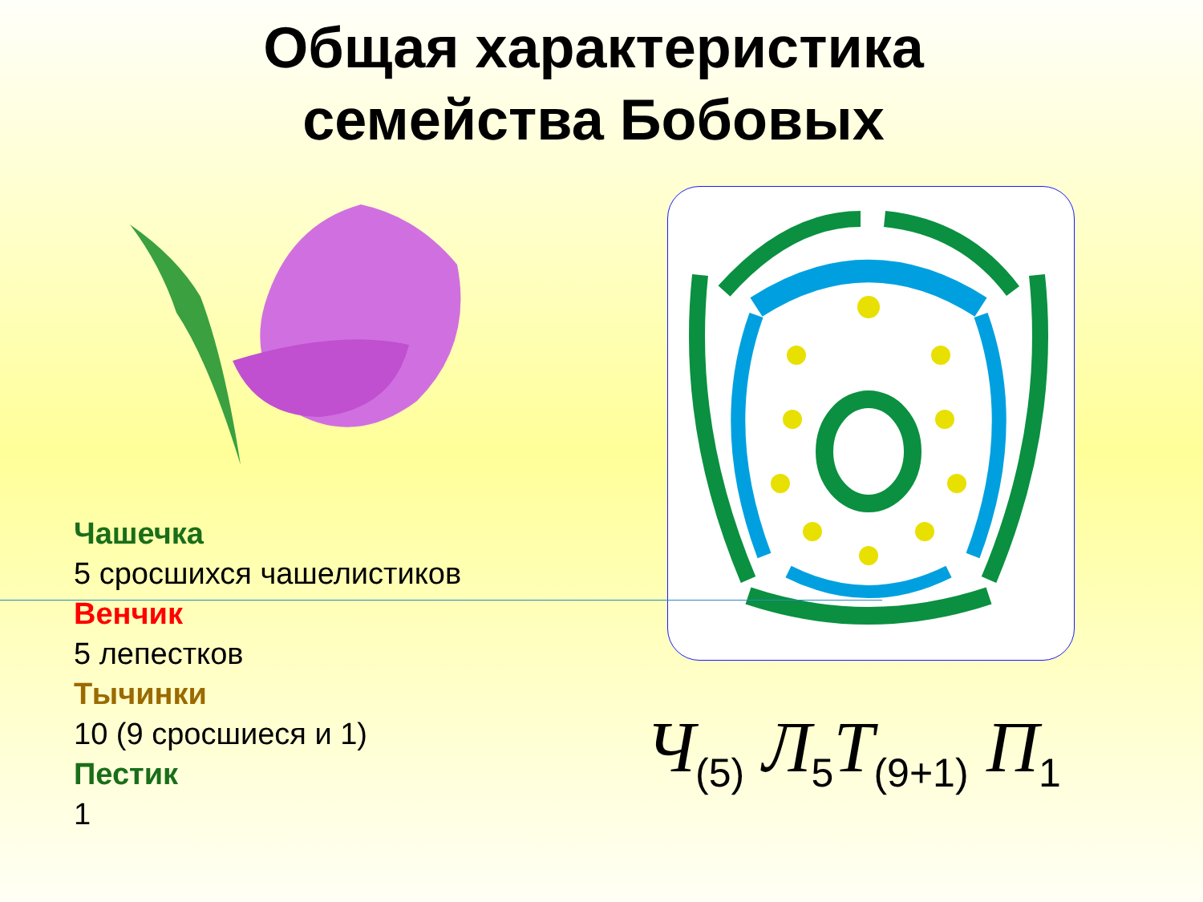Общая характеристика
семейства Бобовых
Чашечка
5 сросшихся чашелистиков
Венчик
5 лепестков
Тычинки
10 (9 сросшиеся и 1)
Пестик
1
Ч<sub>(5)</sub> Л<sub>5</sub>Т<sub>(9+1)</sub> П<sub>1</sub>